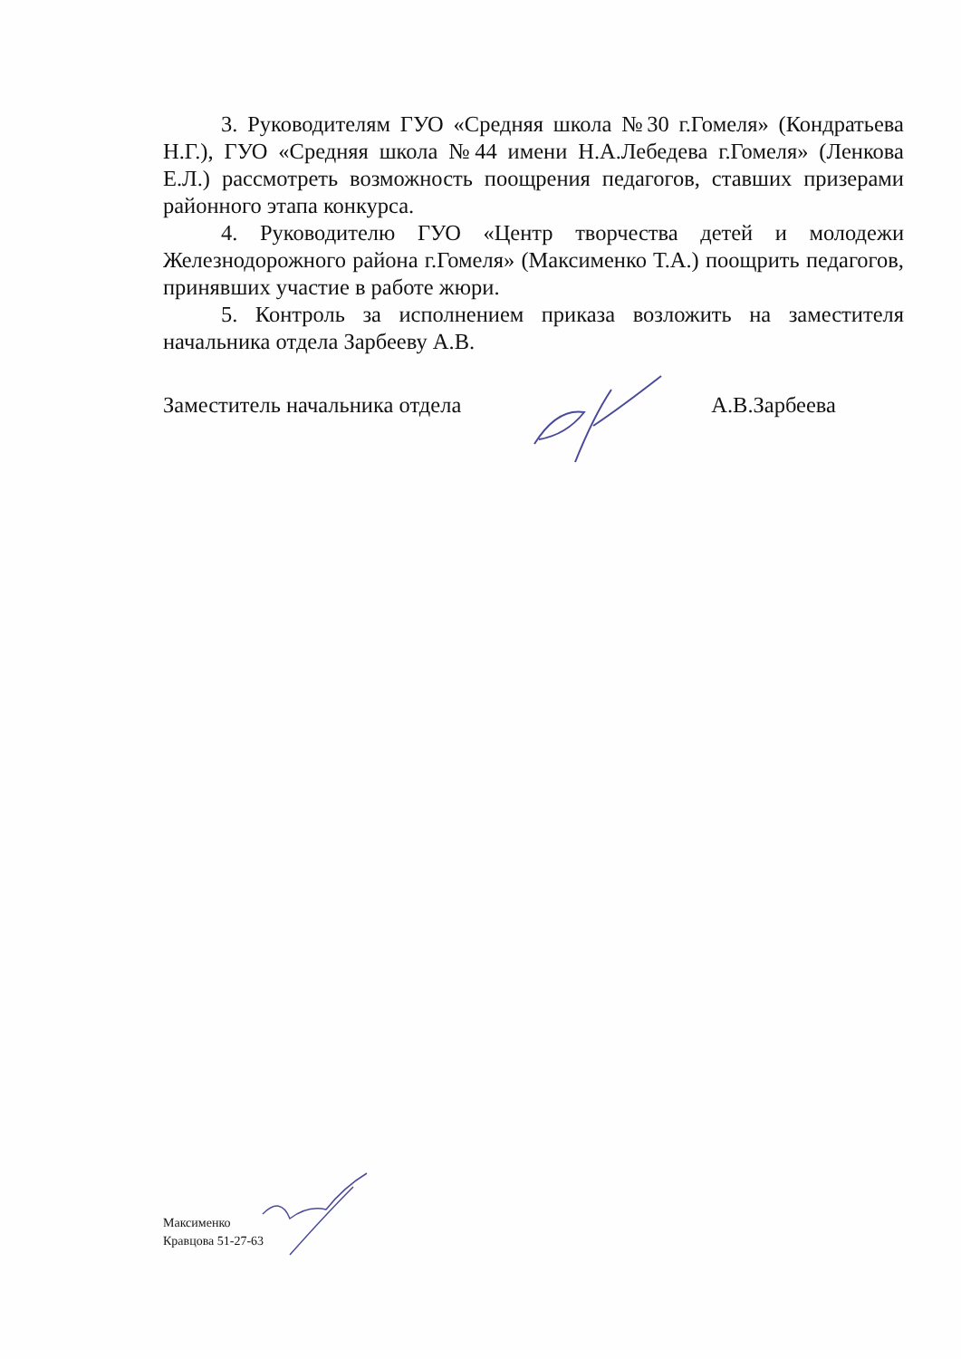3. Руководителям ГУО «Средняя школа №30 г.Гомеля» (Кондратьева Н.Г.), ГУО «Средняя школа №44 имени Н.А.Лебедева г.Гомеля» (Ленкова Е.Л.) рассмотреть возможность поощрения педагогов, ставших призерами районного этапа конкурса.
4. Руководителю ГУО «Центр творчества детей и молодежи Железнодорожного района г.Гомеля» (Максименко Т.А.) поощрить педагогов, принявших участие в работе жюри.
5. Контроль за исполнением приказа возложить на заместителя начальника отдела Зарбееву А.В.
Заместитель начальника отдела А.В.Зарбеева
Максименко
Кравцова 51-27-63